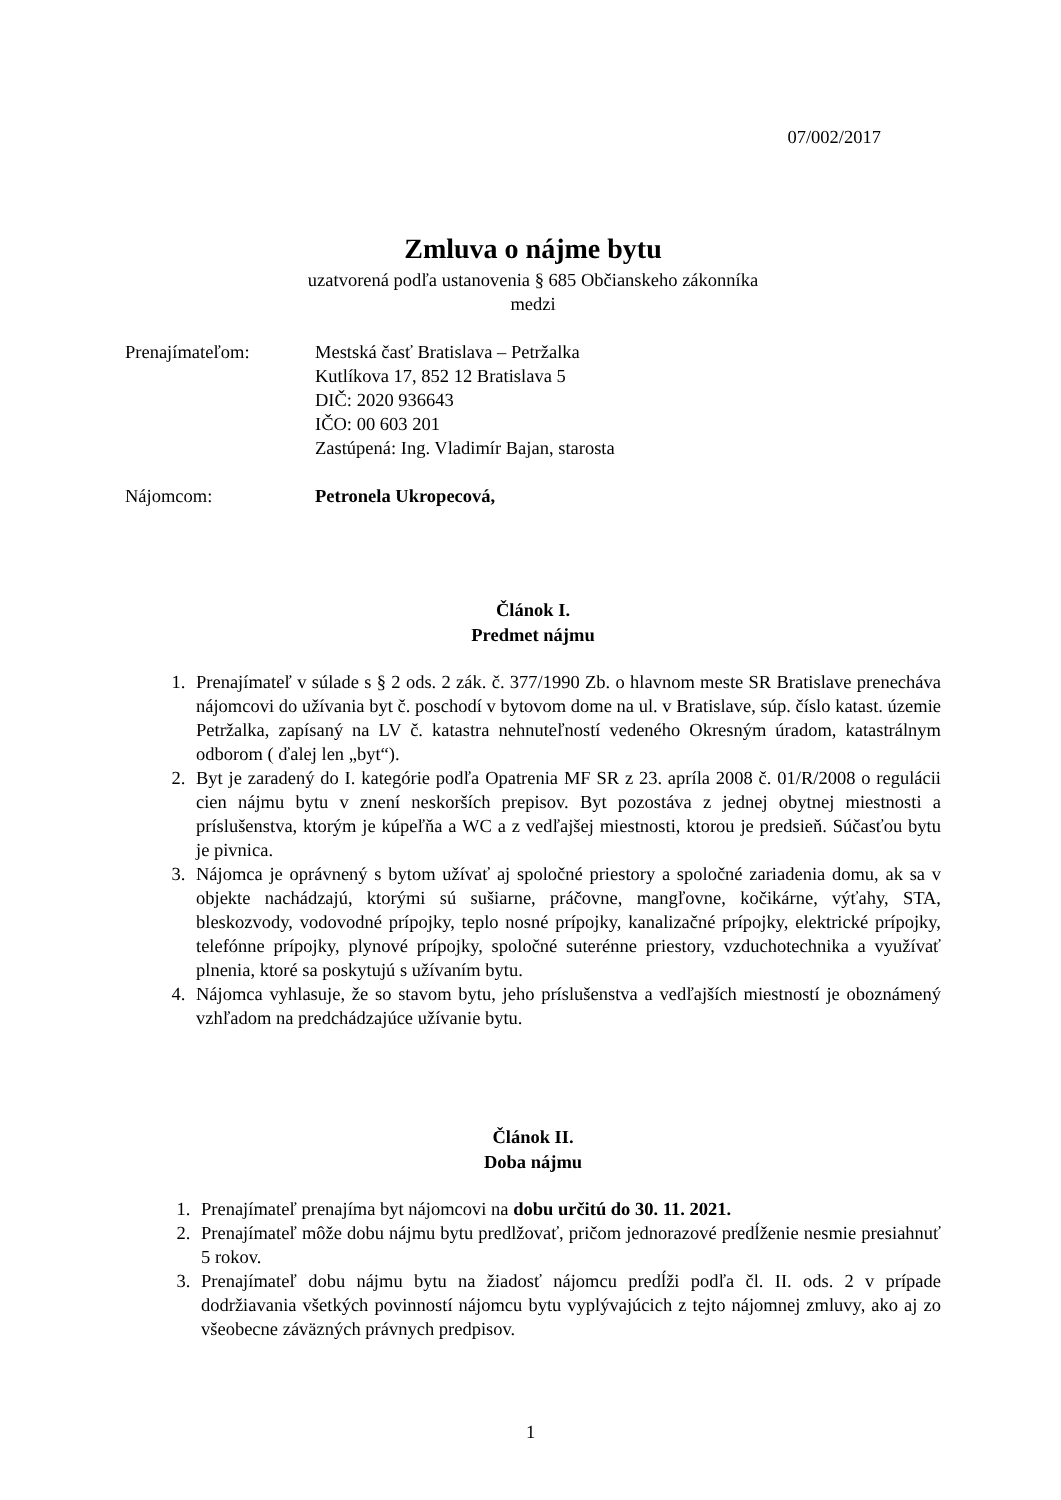07/002/2017
Zmluva o nájme bytu
uzatvorená podľa ustanovenia § 685 Občianskeho zákonníka
medzi
Prenajímateľom:
Mestská časť Bratislava – Petržalka
Kutlíkova 17, 852 12 Bratislava 5
DIČ: 2020 936643
IČO: 00 603 201
Zastúpená: Ing. Vladimír Bajan, starosta
Nájomcom:
Petronela Ukropecová,
Článok I.
Predmet nájmu
1. Prenajímateľ v súlade s § 2 ods. 2 zák. č. 377/1990 Zb. o hlavnom meste SR Bratislave prenecháva nájomcovi do užívania byt č. poschodí v bytovom dome na ul. v Bratislave, súp. číslo katast. územie Petržalka, zapísaný na LV č. katastra nehnuteľností vedeného Okresným úradom, katastrálnym odborom ( ďalej len „byt“).
2. Byt je zaradený do I. kategórie podľa Opatrenia MF SR z 23. apríla 2008 č. 01/R/2008 o regulácii cien nájmu bytu v znení neskorších prepisov. Byt pozostáva z jednej obytnej miestnosti a príslušenstva, ktorým je kúpeľňa a WC a z vedľajšej miestnosti, ktorou je predsieň. Súčasťou bytu je pivnica.
3. Nájomca je oprávnený s bytom užívať aj spoločné priestory a spoločné zariadenia domu, ak sa v objekte nachádzajú, ktorými sú sušiarne, práčovne, mangľovne, kočikárne, výťahy, STA, bleskozvody, vodovodné prípojky, teplo nosné prípojky, kanalizačné prípojky, elektrické prípojky, telefónne prípojky, plynové prípojky, spoločné suterénne priestory, vzduchotechnika a využívať plnenia, ktoré sa poskytujú s užívaním bytu.
4. Nájomca vyhlasuje, že so stavom bytu, jeho príslušenstva a vedľajších miestností je oboznámený vzhľadom na predchádzajúce užívanie bytu.
Článok II.
Doba nájmu
1. Prenajímateľ prenajíma byt nájomcovi na dobu určitú do 30. 11. 2021.
2. Prenajímateľ môže dobu nájmu bytu predlžovať, pričom jednorazové predĺženie nesmie presiahnuť 5 rokov.
3. Prenajímateľ dobu nájmu bytu na žiadosť nájomcu predĺži podľa čl. II. ods. 2 v prípade dodržiavania všetkých povinností nájomcu bytu vyplývajúcich z tejto nájomnej zmluvy, ako aj zo všeobecne záväzných právnych predpisov.
1